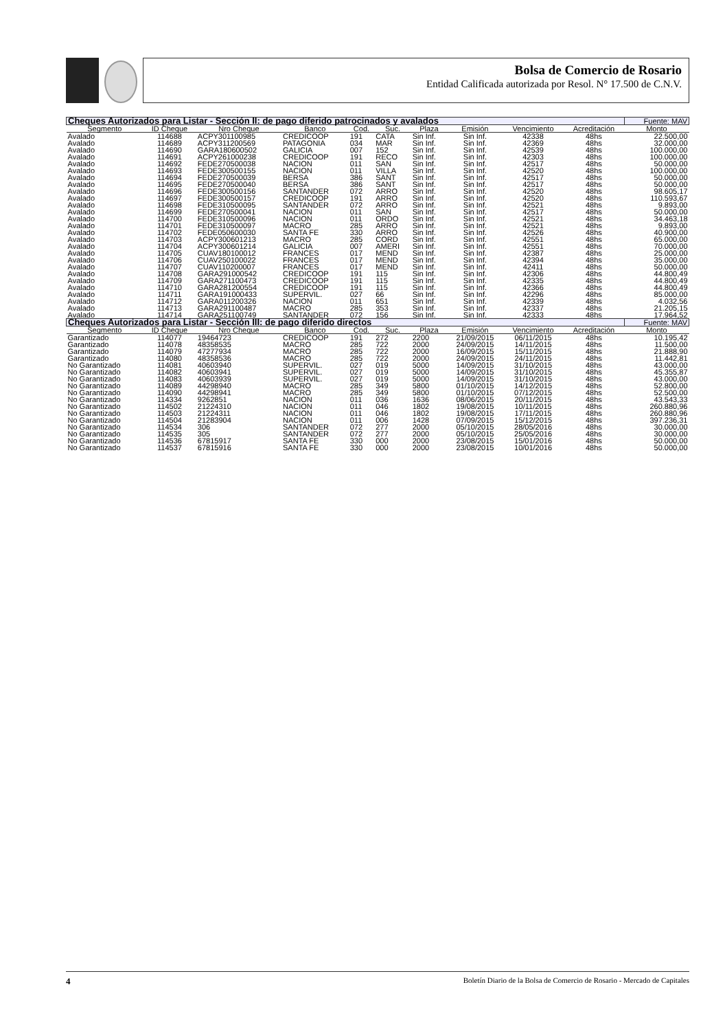Bolsa de Comercio de Rosario
Entidad Calificada autorizada por Resol. N° 17.500 de C.N.V.
| Cheques Autorizados para Listar - Sección II: de pago diferido patrocinados y avalados | | | | | | | | | | Fuente: MAV |
| --- | --- | --- | --- | --- | --- | --- | --- | --- | --- | --- |
| Segmento | ID Cheque | Nro Cheque | Banco | Cod. | Suc. | Plaza | Emisión | Vencimiento | Acreditación | Monto |
| Avalado | 114688 | ACPY301100985 | CREDICOOP | 191 | CATA | Sin Inf. | Sin Inf. | 42338 | 48hs | 22.500,00 |
| Avalado | 114689 | ACPY311200569 | PATAGONIA | 034 | MAR | Sin Inf. | Sin Inf. | 42369 | 48hs | 32.000,00 |
| Avalado | 114690 | GARA180600502 | GALICIA | 007 | 152 | Sin Inf. | Sin Inf. | 42539 | 48hs | 100.000,00 |
| Avalado | 114691 | ACPY261000238 | CREDICOOP | 191 | RECO | Sin Inf. | Sin Inf. | 42303 | 48hs | 100.000,00 |
| Avalado | 114692 | FEDE270500038 | NACION | 011 | SAN | Sin Inf. | Sin Inf. | 42517 | 48hs | 50.000,00 |
| Avalado | 114693 | FEDE300500155 | NACION | 011 | VILLA | Sin Inf. | Sin Inf. | 42520 | 48hs | 100.000,00 |
| Avalado | 114694 | FEDE270500039 | BERSA | 386 | SANT | Sin Inf. | Sin Inf. | 42517 | 48hs | 50.000,00 |
| Avalado | 114695 | FEDE270500040 | BERSA | 386 | SANT | Sin Inf. | Sin Inf. | 42517 | 48hs | 50.000,00 |
| Avalado | 114696 | FEDE300500156 | SANTANDER | 072 | ARRO | Sin Inf. | Sin Inf. | 42520 | 48hs | 98.605,17 |
| Avalado | 114697 | FEDE300500157 | CREDICOOP | 191 | ARRO | Sin Inf. | Sin Inf. | 42520 | 48hs | 110.593,67 |
| Avalado | 114698 | FEDE310500095 | SANTANDER | 072 | ARRO | Sin Inf. | Sin Inf. | 42521 | 48hs | 9.893,00 |
| Avalado | 114699 | FEDE270500041 | NACION | 011 | SAN | Sin Inf. | Sin Inf. | 42517 | 48hs | 50.000,00 |
| Avalado | 114700 | FEDE310500096 | NACION | 011 | ORDO | Sin Inf. | Sin Inf. | 42521 | 48hs | 34.463,18 |
| Avalado | 114701 | FEDE310500097 | MACRO | 285 | ARRO | Sin Inf. | Sin Inf. | 42521 | 48hs | 9.893,00 |
| Avalado | 114702 | FEDE050600030 | SANTA FE | 330 | ARRO | Sin Inf. | Sin Inf. | 42526 | 48hs | 40.900,00 |
| Avalado | 114703 | ACPY300601213 | MACRO | 285 | CORD | Sin Inf. | Sin Inf. | 42551 | 48hs | 65.000,00 |
| Avalado | 114704 | ACPY300601214 | GALICIA | 007 | AMERI | Sin Inf. | Sin Inf. | 42551 | 48hs | 70.000,00 |
| Avalado | 114705 | CUAV180100012 | FRANCES | 017 | MEND | Sin Inf. | Sin Inf. | 42387 | 48hs | 25.000,00 |
| Avalado | 114706 | CUAV250100022 | FRANCES | 017 | MEND | Sin Inf. | Sin Inf. | 42394 | 48hs | 35.000,00 |
| Avalado | 114707 | CUAV110200007 | FRANCES | 017 | MEND | Sin Inf. | Sin Inf. | 42411 | 48hs | 50.000,00 |
| Avalado | 114708 | GARA291000542 | CREDICOOP | 191 | 115 | Sin Inf. | Sin Inf. | 42306 | 48hs | 44.800,49 |
| Avalado | 114709 | GARA271100473 | CREDICOOP | 191 | 115 | Sin Inf. | Sin Inf. | 42335 | 48hs | 44.800,49 |
| Avalado | 114710 | GARA281200554 | CREDICOOP | 191 | 115 | Sin Inf. | Sin Inf. | 42366 | 48hs | 44.800,49 |
| Avalado | 114711 | GARA191000433 | SUPERVIL. | 027 | 66 | Sin Inf. | Sin Inf. | 42296 | 48hs | 85.000,00 |
| Avalado | 114712 | GARA011200326 | NACION | 011 | 651 | Sin Inf. | Sin Inf. | 42339 | 48hs | 4.032,56 |
| Avalado | 114713 | GARA291100487 | MACRO | 285 | 353 | Sin Inf. | Sin Inf. | 42337 | 48hs | 21.205,15 |
| Avalado | 114714 | GARA251100749 | SANTANDER | 072 | 156 | Sin Inf. | Sin Inf. | 42333 | 48hs | 17.964,52 |
| Cheques Autorizados para Listar - Sección III: de pago diferido directos | | | | | | | | | | Fuente: MAV |
| Segmento | ID Cheque | Nro Cheque | Banco | Cod. | Suc. | Plaza | Emisión | Vencimiento | Acreditación | Monto |
| Garantizado | 114077 | 19464723 | CREDICOOP | 191 | 272 | 2200 | 21/09/2015 | 06/11/2015 | 48hs | 10.195,42 |
| Garantizado | 114078 | 48358535 | MACRO | 285 | 722 | 2000 | 24/09/2015 | 14/11/2015 | 48hs | 11.500,00 |
| Garantizado | 114079 | 47277934 | MACRO | 285 | 722 | 2000 | 16/09/2015 | 15/11/2015 | 48hs | 21.888,90 |
| Garantizado | 114080 | 48358536 | MACRO | 285 | 722 | 2000 | 24/09/2015 | 24/11/2015 | 48hs | 11.442,81 |
| No Garantizado | 114081 | 40603940 | SUPERVIL. | 027 | 019 | 5000 | 14/09/2015 | 31/10/2015 | 48hs | 43.000,00 |
| No Garantizado | 114082 | 40603941 | SUPERVIL. | 027 | 019 | 5000 | 14/09/2015 | 31/10/2015 | 48hs | 45.355,87 |
| No Garantizado | 114083 | 40603939 | SUPERVIL. | 027 | 019 | 5000 | 14/09/2015 | 31/10/2015 | 48hs | 43.000,00 |
| No Garantizado | 114089 | 44298940 | MACRO | 285 | 349 | 5800 | 01/10/2015 | 14/12/2015 | 48hs | 52.800,00 |
| No Garantizado | 114090 | 44298941 | MACRO | 285 | 349 | 5800 | 01/10/2015 | 07/12/2015 | 48hs | 52.500,00 |
| No Garantizado | 114334 | 9262851 | NACION | 011 | 036 | 1636 | 08/06/2015 | 20/11/2015 | 48hs | 43.543,33 |
| No Garantizado | 114502 | 21224310 | NACION | 011 | 046 | 1802 | 19/08/2015 | 10/11/2015 | 48hs | 260.880,96 |
| No Garantizado | 114503 | 21224311 | NACION | 011 | 046 | 1802 | 19/08/2015 | 17/11/2015 | 48hs | 260.880,96 |
| No Garantizado | 114504 | 21283904 | NACION | 011 | 006 | 1428 | 07/09/2015 | 15/12/2015 | 48hs | 397.236,31 |
| No Garantizado | 114534 | 306 | SANTANDER | 072 | 277 | 2000 | 05/10/2015 | 28/05/2016 | 48hs | 30.000,00 |
| No Garantizado | 114535 | 305 | SANTANDER | 072 | 277 | 2000 | 05/10/2015 | 25/05/2016 | 48hs | 30.000,00 |
| No Garantizado | 114536 | 67815917 | SANTA FE | 330 | 000 | 2000 | 23/08/2015 | 15/01/2016 | 48hs | 50.000,00 |
| No Garantizado | 114537 | 67815916 | SANTA FE | 330 | 000 | 2000 | 23/08/2015 | 10/01/2016 | 48hs | 50.000,00 |
4 Boletín Diario de la Bolsa de Comercio de Rosario - Mercado de Capitales